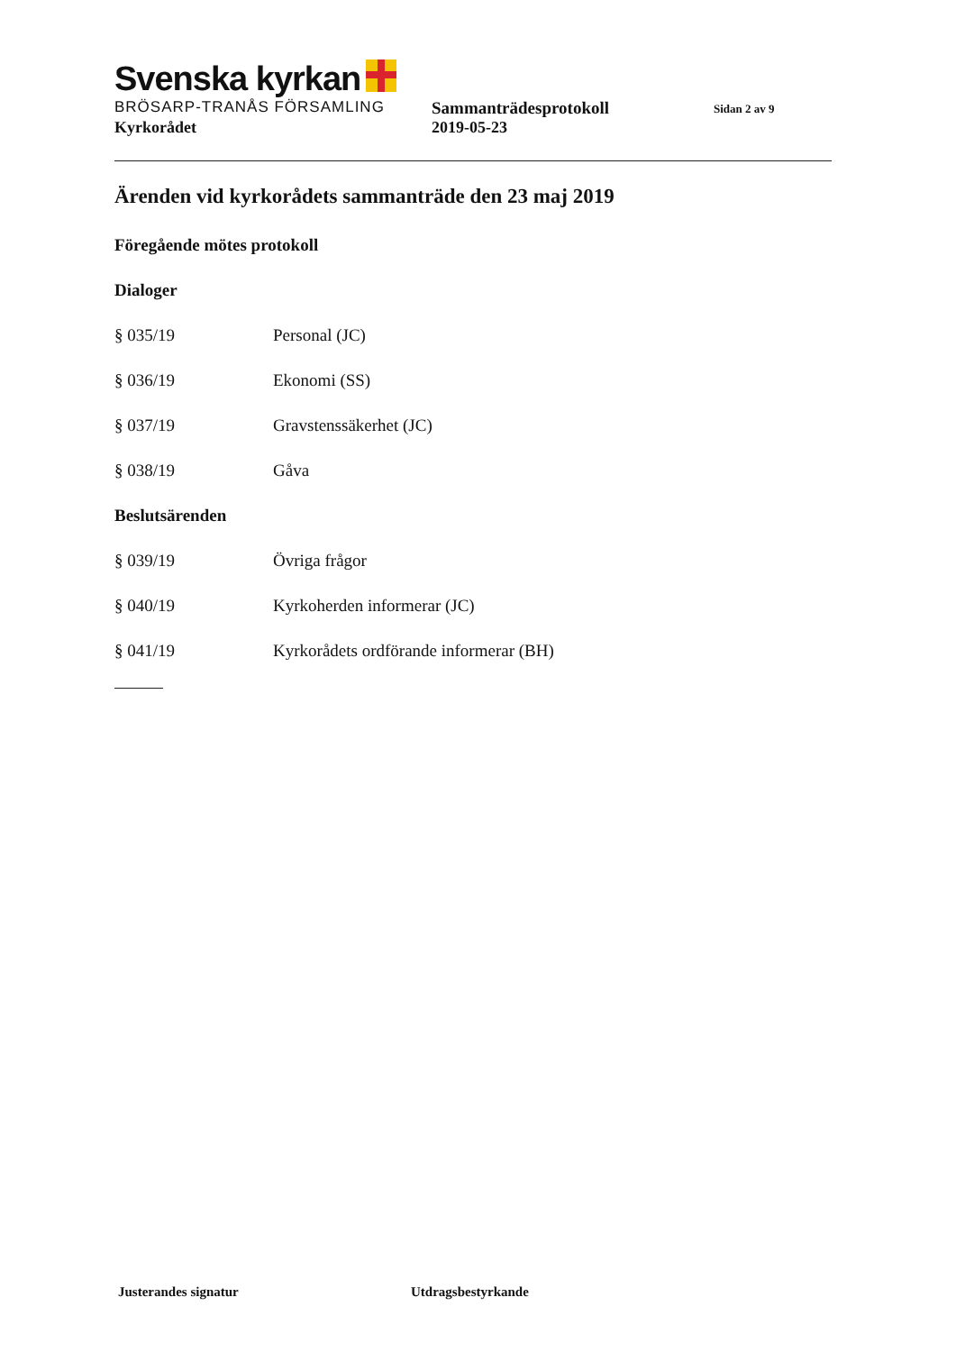Svenska kyrkan
BRÖSARP-TRANÅS FÖRSAMLING Sammanträdesprotokoll
Sidan 2 av 9
Kyrkorådet 2019-05-23
Ärenden vid kyrkorådets sammanträde den 23 maj 2019
Föregående mötes protokoll
Dialoger
§ 035/19 Personal (JC)
§ 036/19 Ekonomi (SS)
§ 037/19 Gravstenssäkerhet (JC)
§ 038/19 Gåva
Beslutsärenden
§ 039/19 Övriga frågor
§ 040/19 Kyrkoherden informerar (JC)
§ 041/19 Kyrkorådets ordförande informerar (BH)
Justerandes signatur Utdragsbestyrkande